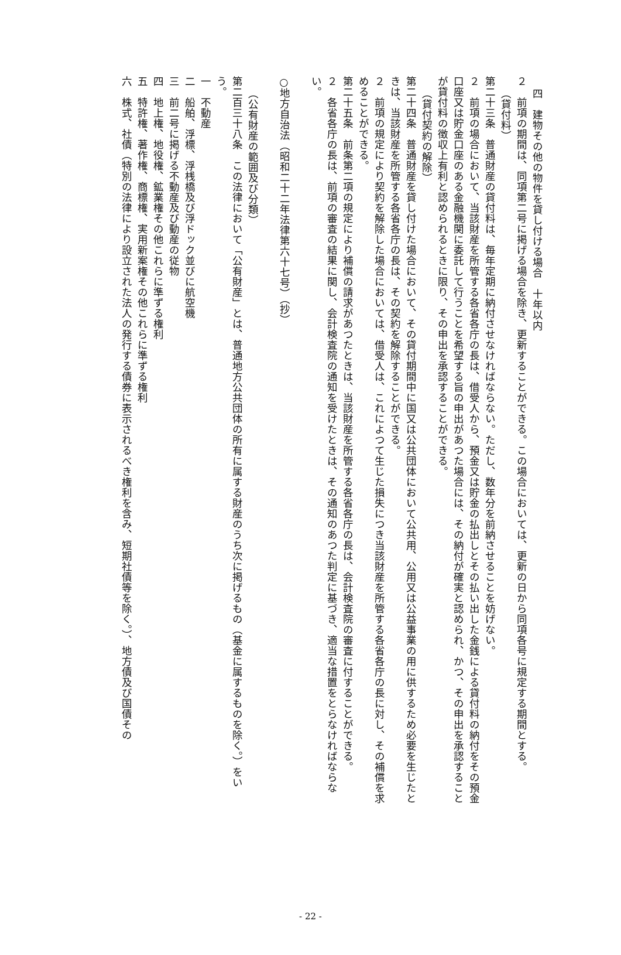四　建物その他の物件を貸し付ける場合　十年以内
２　前項の期間は、同項第二号に掲げる場合を除き、更新することができる。この場合においては、更新の日から同項各号に規定する期間とする。
（貸付料）
第二十三条　普通財産の貸付料は、毎年定期に納付させなければならない。ただし、数年分を前納させることを妨げない。
２　前項の場合において、当該財産を所管する各省各庁の長は、借受人から、預金又は貯金の払出しとその払い出した金銭による貸付料の納付をその預金口座又は貯金口座のある金融機関に委託して行うことを希望する旨の申出があつた場合には、その納付が確実と認められ、かつ、その申出を承認することが貸付料の徴収上有利と認められるときに限り、その申出を承認することができる。
（貸付契約の解除）
第二十四条　普通財産を貸し付けた場合において、その貸付期間中に国又は公共団体において公共用、公用又は公益事業の用に供するため必要を生じたときは、当該財産を所管する各省各庁の長は、その契約を解除することができる。
２　前項の規定により契約を解除した場合においては、借受人は、これによつて生じた損失につき当該財産を所管する各省各庁の長に対し、その補償を求めることができる。
第二十五条　前条第二項の規定により補償の請求があつたときは、当該財産を所管する各省各庁の長は、会計検査院の審査に付することができる。
２　各省各庁の長は、前項の審査の結果に関し、会計検査院の通知を受けたときは、その通知のあつた判定に基づき、適当な措置をとらなければならない。
○地方自治法（昭和二十二年法律第六十七号）（抄）
（公有財産の範囲及び分類）
第二百三十八条　この法律において「公有財産」とは、普通地方公共団体の所有に属する財産のうち次に掲げるもの（基金に属するものを除く。）をいう。
一　不動産
二　船舶、浮標、浮桟橋及び浮ドック並びに航空機
三　前二号に掲げる不動産及び動産の従物
四　地上権、地役権、鉱業権その他これらに準ずる権利
五　特許権、著作権、商標権、実用新案権その他これらに準ずる権利
六　株式、社債（特別の法律により設立された法人の発行する債券に表示されるべき権利を含み、短期社債等を除く。）、地方債及び国債その
- 22 -